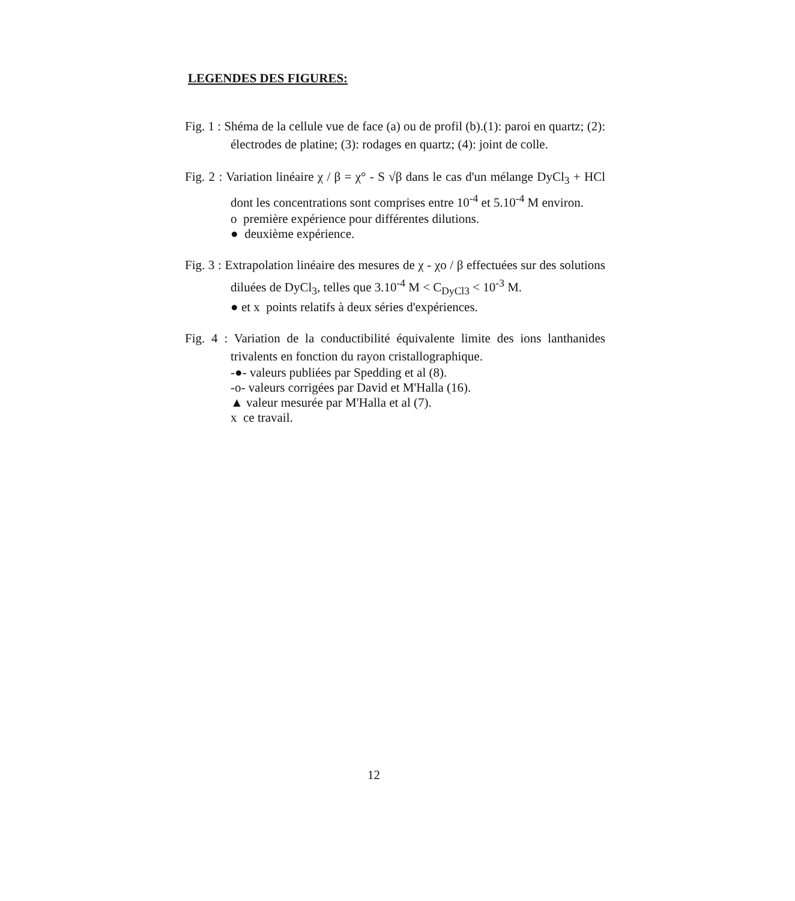LEGENDES DES FIGURES:
Fig. 1 : Shéma de la cellule vue de face (a) ou de profil (b).(1): paroi en quartz; (2): électrodes de platine; (3): rodages en quartz; (4): joint de colle.
Fig. 2 : Variation linéaire χ / β = χ° - S √β dans le cas d'un mélange DyCl<sub>3</sub> + HCl dont les concentrations sont comprises entre 10<sup>-4</sup> et 5.10<sup>-4</sup> M environ.
o première expérience pour différentes dilutions.
● deuxième expérience.
Fig. 3 : Extrapolation linéaire des mesures de χ - χo / β effectuées sur des solutions diluées de DyCl<sub>3</sub>, telles que 3.10<sup>-4</sup> M < C<sub>DyCl3</sub> < 10<sup>-3</sup> M.
● et x points relatifs à deux séries d'expériences.
Fig. 4 : Variation de la conductibilité équivalente limite des ions lanthanides trivalents en fonction du rayon cristallographique.
-●- valeurs publiées par Spedding et al (8).
-o- valeurs corrigées par David et M'Halla (16).
▲ valeur mesurée par M'Halla et al (7).
x ce travail.
12